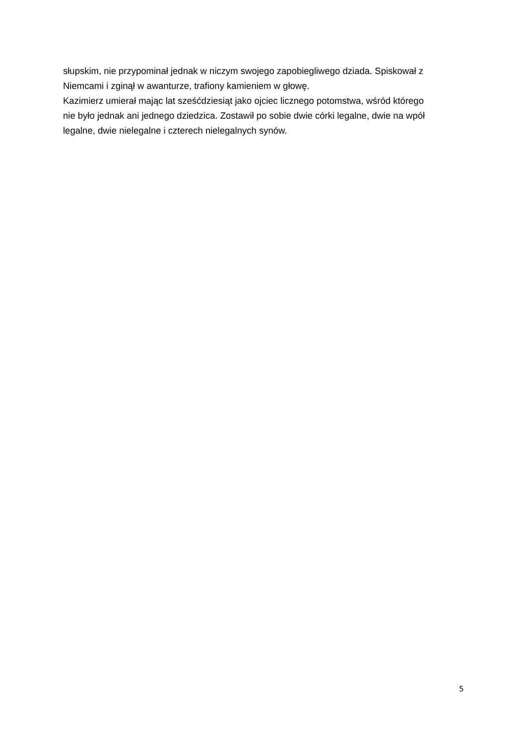słupskim, nie przypominał jednak w niczym swojego zapobiegliwego dziada. Spiskował z
Niemcami i zginął w awanturze, trafiony kamieniem w głowę.
Kazimierz umierał mając lat sześćdziesiąt jako ojciec licznego potomstwa, wśród którego
nie było jednak ani jednego dziedzica. Zostawił po sobie dwie córki legalne, dwie na wpół
legalne, dwie nielegalne i czterech nielegalnych synów.
5